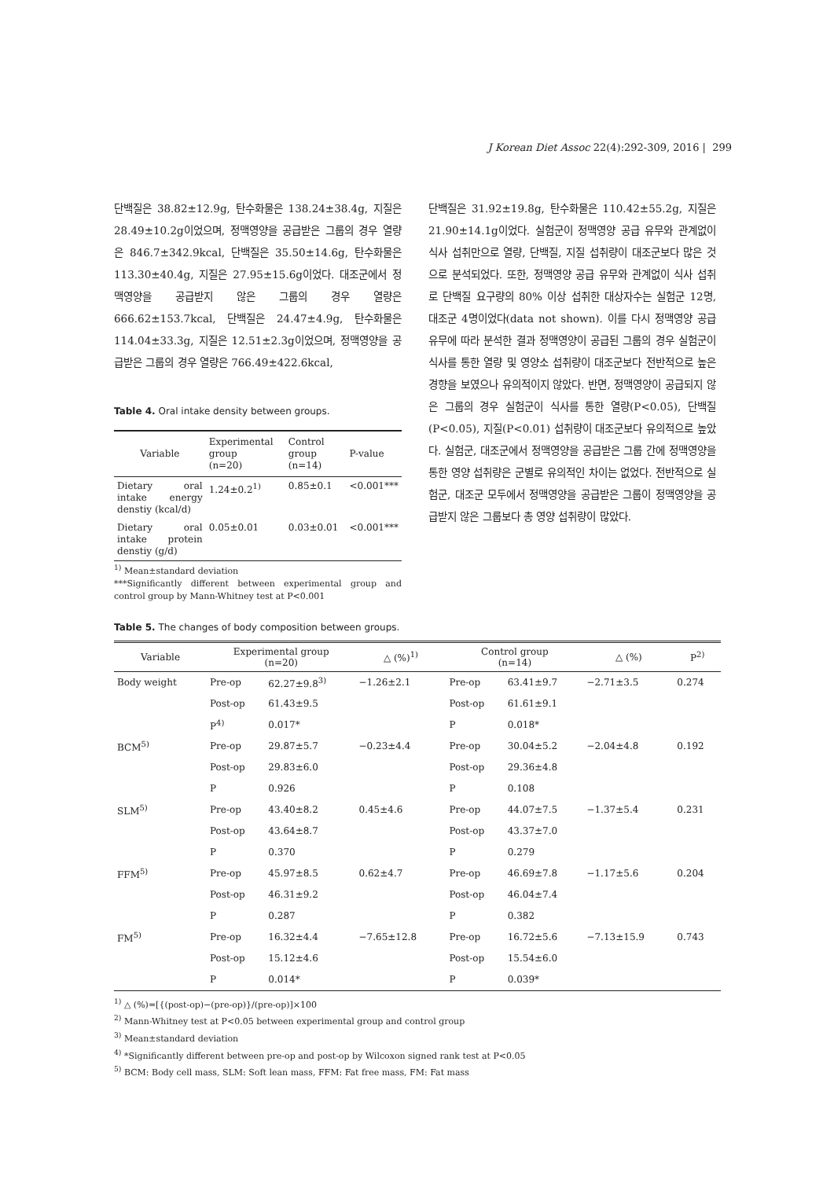J Korean Diet Assoc 22(4):292-309, 2016 | 299
단백질은 38.82±12.9g, 탄수화물은 138.24±38.4g, 지질은 28.49±10.2g이었으며, 정맥영양을 공급받은 그룹의 경우 열량은 846.7±342.9kcal, 단백질은 35.50±14.6g, 탄수화물은 113.30±40.4g, 지질은 27.95±15.6g이었다. 대조군에서 정맥영양을 공급받지 않은 그룹의 경우 열량은 666.62±153.7kcal, 단백질은 24.47±4.9g, 탄수화물은 114.04±33.3g, 지질은 12.51±2.3g이었으며, 정맥영양을 공급받은 그룹의 경우 열량은 766.49±422.6kcal,
Table 4. Oral intake density between groups.
| Variable | Experimental group (n=20) | Control group (n=14) | P-value |
| --- | --- | --- | --- |
| Dietary oral intake energy denstiy (kcal/d) | 1.24±0.2<sup>1)</sup> | 0.85±0.1 | <0.001*** |
| Dietary oral intake protein denstiy (g/d) | 0.05±0.01 | 0.03±0.01 | <0.001*** |
<sup>1)</sup> Mean±standard deviation
***Significantly different between experimental group and control group by Mann-Whitney test at P<0.001
단백질은 31.92±19.8g, 탄수화물은 110.42±55.2g, 지질은 21.90±14.1g이었다. 실험군이 정맥영양 공급 유무와 관계없이 식사 섭취만으로 열량, 단백질, 지질 섭취량이 대조군보다 많은 것으로 분석되었다. 또한, 정맥영양 공급 유무와 관계없이 식사 섭취로 단백질 요구량의 80% 이상 섭취한 대상자수는 실험군 12명, 대조군 4명이었다(data not shown). 이를 다시 정맥영양 공급 유무에 따라 분석한 결과 정맥영양이 공급된 그룹의 경우 실험군이 식사를 통한 열량 및 영양소 섭취량이 대조군보다 전반적으로 높은 경향을 보였으나 유의적이지 않았다. 반면, 정맥영양이 공급되지 않은 그룹의 경우 실험군이 식사를 통한 열량(P<0.05), 단백질(P<0.05), 지질(P<0.01) 섭취량이 대조군보다 유의적으로 높았다. 실험군, 대조군에서 정맥영양을 공급받은 그룹 간에 정맥영양을 통한 영양 섭취량은 군별로 유의적인 차이는 없었다. 전반적으로 실험군, 대조군 모두에서 정맥영양을 공급받은 그룹이 정맥영양을 공급받지 않은 그룹보다 총 영양 섭취량이 많았다.
Table 5. The changes of body composition between groups.
| Variable | Experimental group (n=20) | | △ (%)<sup>1)</sup> | Control group (n=14) | | △ (%) | P<sup>2)</sup> |
| --- | --- | --- | --- | --- | --- | --- | --- |
| Body weight | Pre-op | 62.27±9.8<sup>3)</sup> | −1.26±2.1 | Pre-op | 63.41±9.7 | −2.71±3.5 | 0.274 |
| | Post-op | 61.43±9.5 | | Post-op | 61.61±9.1 | | |
| | P<sup>4)</sup> | 0.017* | | P | 0.018* | | |
| BCM<sup>5)</sup> | Pre-op | 29.87±5.7 | −0.23±4.4 | Pre-op | 30.04±5.2 | −2.04±4.8 | 0.192 |
| | Post-op | 29.83±6.0 | | Post-op | 29.36±4.8 | | |
| | P | 0.926 | | P | 0.108 | | |
| SLM<sup>5)</sup> | Pre-op | 43.40±8.2 | 0.45±4.6 | Pre-op | 44.07±7.5 | −1.37±5.4 | 0.231 |
| | Post-op | 43.64±8.7 | | Post-op | 43.37±7.0 | | |
| | P | 0.370 | | P | 0.279 | | |
| FFM<sup>5)</sup> | Pre-op | 45.97±8.5 | 0.62±4.7 | Pre-op | 46.69±7.8 | −1.17±5.6 | 0.204 |
| | Post-op | 46.31±9.2 | | Post-op | 46.04±7.4 | | |
| | P | 0.287 | | P | 0.382 | | |
| FM<sup>5)</sup> | Pre-op | 16.32±4.4 | −7.65±12.8 | Pre-op | 16.72±5.6 | −7.13±15.9 | 0.743 |
| | Post-op | 15.12±4.6 | | Post-op | 15.54±6.0 | | |
| | P | 0.014* | | P | 0.039* | | |
<sup>1)</sup> △ (%)=[{(post-op)−(pre-op)}/(pre-op)]×100
<sup>2)</sup> Mann-Whitney test at P<0.05 between experimental group and control group
<sup>3)</sup> Mean±standard deviation
<sup>4)</sup> *Significantly different between pre-op and post-op by Wilcoxon signed rank test at P<0.05
<sup>5)</sup> BCM: Body cell mass, SLM: Soft lean mass, FFM: Fat free mass, FM: Fat mass